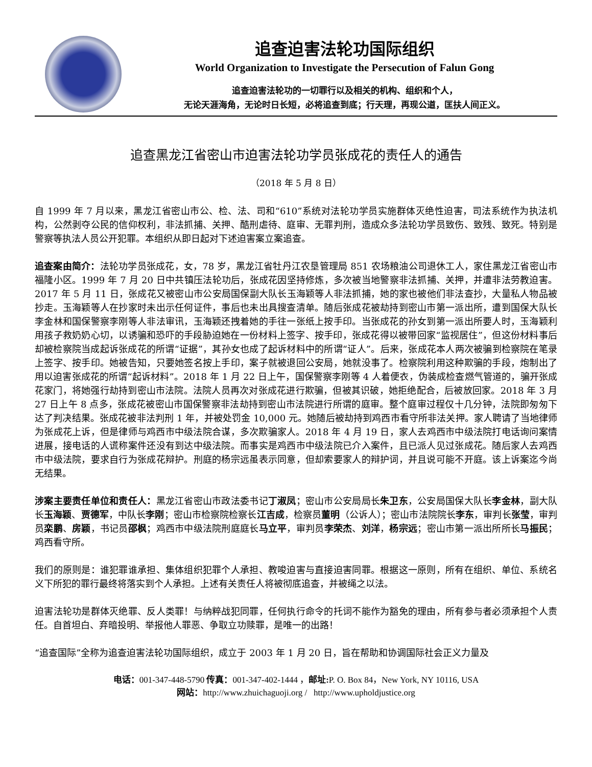追查迫害法轮功国际组织
World Organization to Investigate the Persecution of Falun Gong
追查迫害法轮功的一切罪行以及相关的机构、组织和个人，
无论天涯海角，无论时日长短，必将追查到底；行天理，再现公道，匡扶人间正义。
追查黑龙江省密山市迫害法轮功学员张成花的责任人的通告
（2018 年 5 月 8 日）
自 1999 年 7 月以来，黑龙江省密山市公、检、法、司和“610”系统对法轮功学员实施群体灭绝性迫害，司法系统作为执法机构，公然剥夺公民的信仰权利，非法抓捕、关押、酷刑虐待、庭审、无罪判刑，造成众多法轮功学员致伤、致残、致死。特别是警察等执法人员公开犯罪。本组织从即日起对下述迫害案立案追查。
追查案由简介：法轮功学员张成花，女，78 岁，黑龙江省牡丹江农垦管理局 851 农场粮油公司退休工人，家住黑龙江省密山市福隆小区。1999 年 7 月 20 日中共镇压法轮功后，张成花因坚持修炼，多次被当地警察非法抓捕、关押，并遭非法劳教迫害。2017 年 5 月 11 日，张成花又被密山市公安局国保副大队长玉海颖等人非法抓捕，她的家也被他们非法查抄，大量私人物品被抄走。玉海颖等人在抄家时未出示任何证件，事后也未出具搜查清单。随后张成花被劫持到密山市第一派出所，遭到国保大队长李金林和国保警察李刚等人非法审讯，玉海颖还拽着她的手往一张纸上按手印。当张成花的孙女到第一派出所要人时，玉海颖利用孩子救奶奶心切，以诱骗和恐吓的手段胁迫她在一份材料上签字、按手印，张成花得以被带回家“监视居住”，但这份材料事后却被检察院当成起诉张成花的所谓“证据”，其孙女也成了起诉材料中的所谓“证人”。后来，张成花本人两次被骗到检察院在笔录上签字、按手印。她被告知，只要她签名按上手印，案子就被退回公安局，她就没事了。检察院利用这种欺骗的手段，炮制出了用以迫害张成花的所谓“起诉材料”。2018 年 1 月 22 日上午，国保警察李刚等 4 人着便衣，伪装成检查燃气管道的，骗开张成花家门，将她强行劫持到密山市法院。法院人员再次对张成花进行欺骗，但被其识破，她拒绝配合，后被放回家。2018 年 3 月 27 日上午 8 点多，张成花被密山市国保警察非法劫持到密山市法院进行所谓的庭审。整个庭审过程仅十几分钟，法院即匆匆下达了判决结果。张成花被非法判刑 1 年，并被处罚金 10,000 元。她随后被劫持到鸡西市看守所非法关押。家人聘请了当地律师为张成花上诉，但是律师与鸡西市中级法院合谋，多次欺骗家人。2018 年 4 月 19 日，家人去鸡西市中级法院打电话询问案情进展，接电话的人谎称案件还没有到达中级法院。而事实是鸡西市中级法院已介入案件，且已派人见过张成花。随后家人去鸡西市中级法院，要求自行为张成花辩护。刑庭的杨宗远虽表示同意，但却索要家人的辩护词，并且说可能不开庭。该上诉案迄今尚无结果。
涉案主要责任单位和责任人：黑龙江省密山市政法委书记丁淑凤；密山市公安局局长朱卫东，公安局国保大队长李金林，副大队长玉海颖、贾德军，中队长李刚；密山市检察院检察长江吉成，检察员董明（公诉人）；密山市法院院长李东，审判长张莹，审判员栾鹏、房颖，书记员邵枫；鸡西市中级法院刑庭庭长马立平，审判员李荣杰、刘洋，杨宗远；密山市第一派出所所长马振民；鸡西看守所。
我们的原则是：谁犯罪谁承担、集体组织犯罪个人承担、教唆迫害与直接迫害同罪。根据这一原则，所有在组织、单位、系统名义下所犯的罪行最终将落实到个人承担。上述有关责任人将被彻底追查，并被绳之以法。
迫害法轮功是群体灭绝罪、反人类罪！与纳粹战犯同罪，任何执行命令的托词不能作为豁免的理由，所有参与者必须承担个人责任。自首坦白、弃暗投明、举报他人罪恶、争取立功赎罪，是唯一的出路！
“追查国际”全称为追查迫害法轮功国际组织，成立于 2003 年 1 月 20 日，旨在帮助和协调国际社会正义力量及
电话：001-347-448-5790 传真：001-347-402-1444 ，邮址: P. O. Box 84，New York, NY 10116, USA
网站：http://www.zhuichaguoji.org / http://www.upholdjustice.org